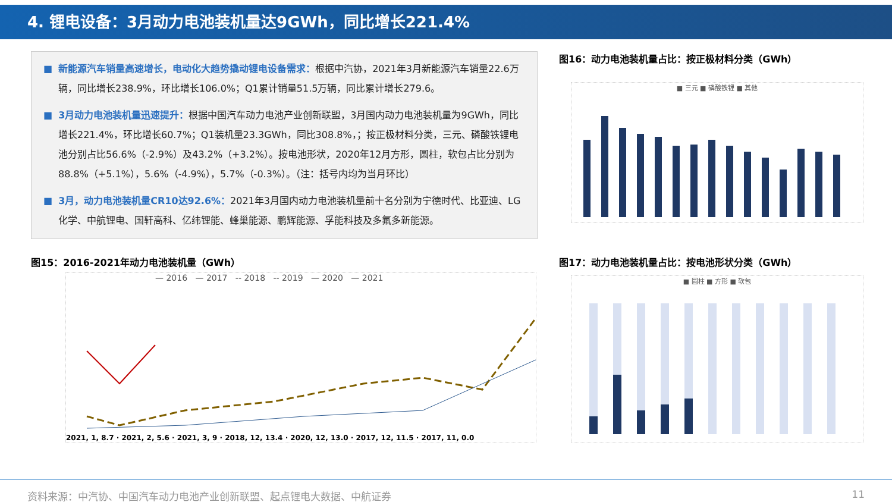4. 锂电设备：3月动力电池装机量达9GWh，同比增长221.4%
■ 新能源汽车销量高速增长，电动化大趋势撬动锂电设备需求：根据中汽协，2021年3月新能源汽车销量22.6万辆，同比增长238.9%，环比增长106.0%；Q1累计销量51.5万辆，同比累计增长279.6。
■ 3月动力电池装机量迅速提升：根据中国汽车动力电池产业创新联盟，3月国内动力电池装机量为9GWh，同比增长221.4%，环比增长60.7%；Q1装机量23.3GWh，同比308.8%，；按正极材料分类，三元、磷酸铁锂电池分别占比56.6%（-2.9%）及43.2%（+3.2%）。按电池形状，2020年12月方形，圆柱，软包占比分别为88.8%（+5.1%），5.6%（-4.9%），5.7%（-0.3%）。（注：括号内均为当月环比）
■ 3月，动力电池装机量CR10达92.6%：2021年3月国内动力电池装机量前十名分别为宁德时代、比亚迪、LG化学、中航锂电、国轩高科、亿纬锂能、蜂巢能源、鹏辉能源、孚能科技及多氟多新能源。
图16：动力电池装机量占比：按正极材料分类（GWh）
■ 三元 ■ 磷酸铁锂 ■ 其他
图15：2016-2021年动力电池装机量（GWh）
— 2016 — 2017 -- 2018 -- 2019 — 2020 — 2021
2021, 1, 8.7 · 2021, 2, 5.6 · 2021, 3, 9 · 2018, 12, 13.4 · 2020, 12, 13.0 · 2017, 12, 11.5 · 2017, 11, 0.0
图17：动力电池装机量占比：按电池形状分类（GWh）
■ 圆柱 ■ 方形 ■ 软包
资料来源：中汽协、中国汽车动力电池产业创新联盟、起点锂电大数据、中航证券 11